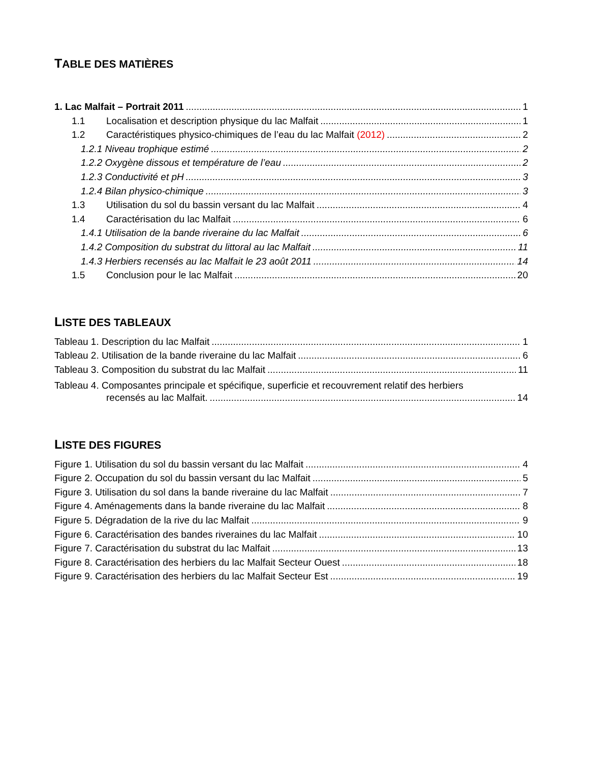TABLE DES MATIÈRES
1. Lac Malfait – Portrait 2011 1
1.1 Localisation et description physique du lac Malfait 1
1.2 Caractéristiques physico-chimiques de l’eau du lac Malfait (2012) 2
1.2.1 Niveau trophique estimé 2
1.2.2 Oxygène dissous et température de l’eau 2
1.2.3 Conductivité et pH 3
1.2.4 Bilan physico-chimique 3
1.3 Utilisation du sol du bassin versant du lac Malfait 4
1.4 Caractérisation du lac Malfait 6
1.4.1 Utilisation de la bande riveraine du lac Malfait 6
1.4.2 Composition du substrat du littoral au lac Malfait 11
1.4.3 Herbiers recensés au lac Malfait le 23 août 2011 14
1.5 Conclusion pour le lac Malfait 20
LISTE DES TABLEAUX
Tableau 1. Description du lac Malfait 1
Tableau 2. Utilisation de la bande riveraine du lac Malfait 6
Tableau 3. Composition du substrat du lac Malfait 11
Tableau 4. Composantes principale et spécifique, superficie et recouvrement relatif des herbiers
recensés au lac Malfait. 14
LISTE DES FIGURES
Figure 1. Utilisation du sol du bassin versant du lac Malfait 4
Figure 2. Occupation du sol du bassin versant du lac Malfait 5
Figure 3. Utilisation du sol dans la bande riveraine du lac Malfait 7
Figure 4. Aménagements dans la bande riveraine du lac Malfait 8
Figure 5. Dégradation de la rive du lac Malfait 9
Figure 6. Caractérisation des bandes riveraines du lac Malfait 10
Figure 7. Caractérisation du substrat du lac Malfait 13
Figure 8. Caractérisation des herbiers du lac Malfait Secteur Ouest 18
Figure 9. Caractérisation des herbiers du lac Malfait Secteur Est 19